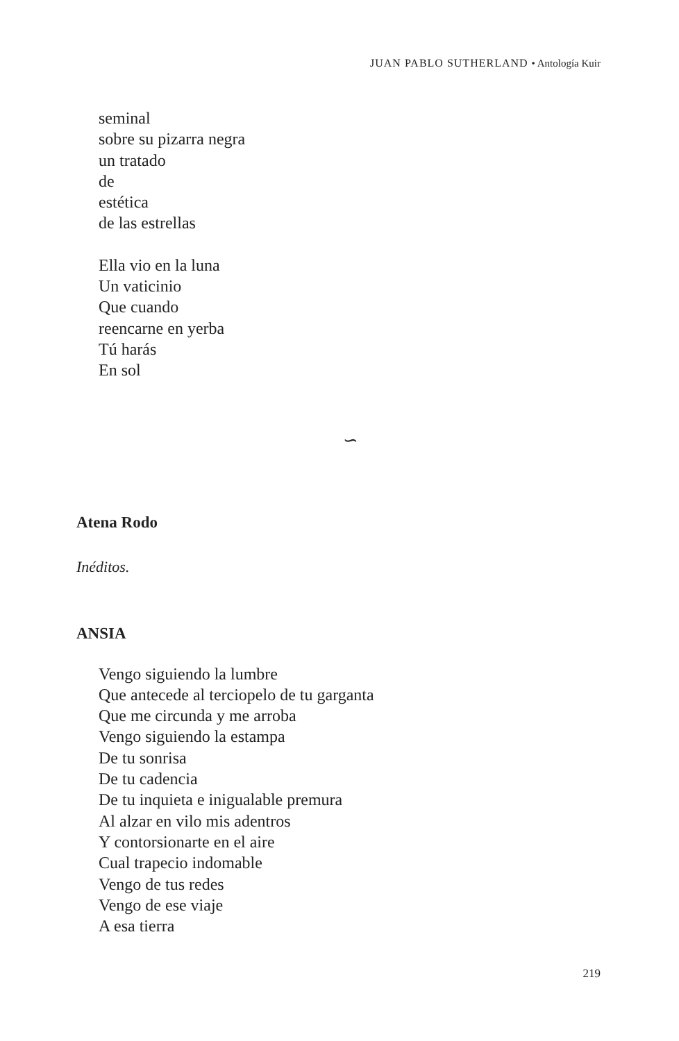JUAN PABLO SUTHERLAND • Antología Kuir
seminal
sobre su pizarra negra
un tratado
de
estética
de las estrellas
Ella vio en la luna
Un vaticinio
Que cuando
reencarne en yerba
Tú harás
En sol
∽
Atena Rodo
Inéditos.
ANSIA
Vengo siguiendo la lumbre
Que antecede al terciopelo de tu garganta
Que me circunda y me arroba
Vengo siguiendo la estampa
De tu sonrisa
De tu cadencia
De tu inquieta e inigualable premura
Al alzar en vilo mis adentros
Y contorsionarte en el aire
Cual trapecio indomable
Vengo de tus redes
Vengo de ese viaje
A esa tierra
219